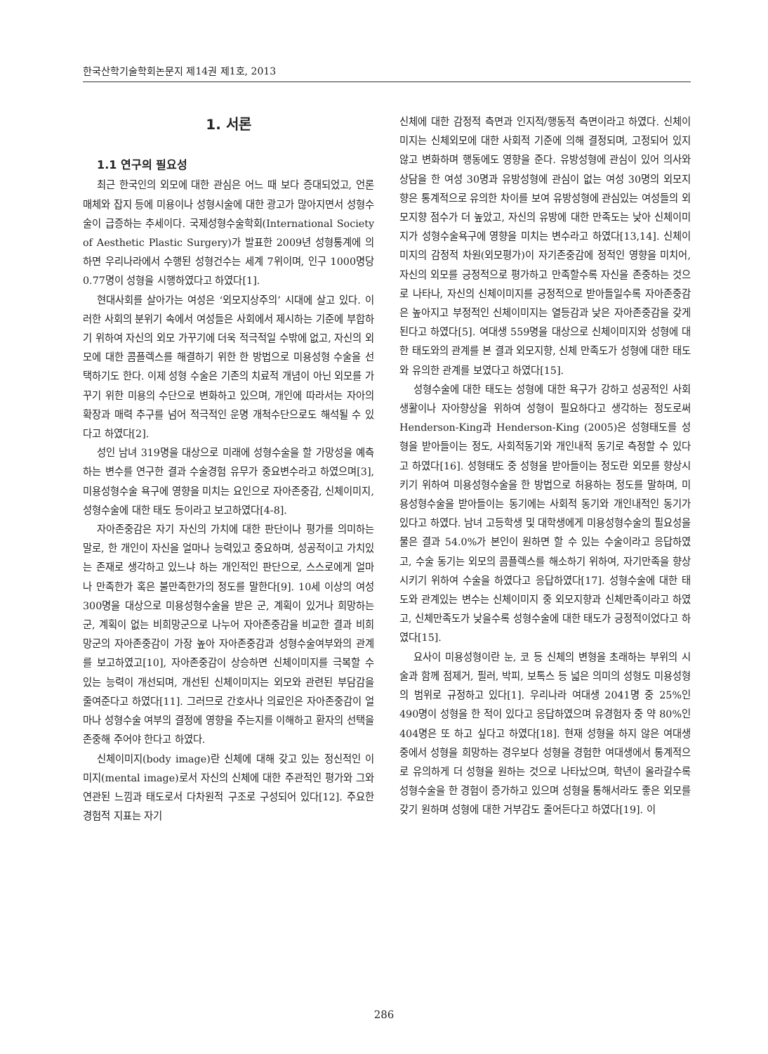한국산학기술학회논문지 제14권 제1호, 2013
1. 서론
1.1 연구의 필요성
최근 한국인의 외모에 대한 관심은 어느 때 보다 증대되었고, 언론매체와 잡지 등에 미용이나 성형시술에 대한 광고가 많아지면서 성형수술이 급증하는 추세이다. 국제성형수술학회(International Society of Aesthetic Plastic Surgery)가 발표한 2009년 성형통계에 의하면 우리나라에서 수행된 성형건수는 세계 7위이며, 인구 1000명당 0.77명이 성형을 시행하였다고 하였다[1].
현대사회를 살아가는 여성은 ‘외모지상주의’ 시대에 살고 있다. 이러한 사회의 분위기 속에서 여성들은 사회에서 제시하는 기준에 부합하기 위하여 자신의 외모 가꾸기에 더욱 적극적일 수밖에 없고, 자신의 외모에 대한 콤플렉스를 해결하기 위한 한 방법으로 미용성형 수술을 선택하기도 한다. 이제 성형 수술은 기존의 치료적 개념이 아닌 외모를 가꾸기 위한 미용의 수단으로 변화하고 있으며, 개인에 따라서는 자아의 확장과 매력 추구를 넘어 적극적인 운명 개척수단으로도 해석될 수 있다고 하였다[2].
성인 남녀 319명을 대상으로 미래에 성형수술을 할 가망성을 예측하는 변수를 연구한 결과 수술경험 유무가 중요변수라고 하였으며[3], 미용성형수술 욕구에 영향을 미치는 요인으로 자아존중감, 신체이미지, 성형수술에 대한 태도 등이라고 보고하였다[4-8].
자아존중감은 자기 자신의 가치에 대한 판단이나 평가를 의미하는 말로, 한 개인이 자신을 얼마나 능력있고 중요하며, 성공적이고 가치있는 존재로 생각하고 있느냐 하는 개인적인 판단으로, 스스로에게 얼마나 만족한가 혹은 불만족한가의 정도를 말한다[9]. 10세 이상의 여성 300명을 대상으로 미용성형수술을 받은 군, 계획이 있거나 희망하는 군, 계획이 없는 비희망군으로 나누어 자아존중감을 비교한 결과 비희망군의 자아존중감이 가장 높아 자아존중감과 성형수술여부와의 관계를 보고하였고[10], 자아존중감이 상승하면 신체이미지를 극복할 수 있는 능력이 개선되며, 개선된 신체이미지는 외모와 관련된 부담감을 줄여준다고 하였다[11]. 그러므로 간호사나 의료인은 자아존중감이 얼마나 성형수술 여부의 결정에 영향을 주는지를 이해하고 환자의 선택을 존중해 주어야 한다고 하였다.
신체이미지(body image)란 신체에 대해 갖고 있는 정신적인 이미지(mental image)로서 자신의 신체에 대한 주관적인 평가와 그와 연관된 느낌과 태도로서 다차원적 구조로 구성되어 있다[12]. 주요한 경험적 지표는 자기
신체에 대한 감정적 측면과 인지적/행동적 측면이라고 하였다. 신체이미지는 신체외모에 대한 사회적 기준에 의해 결정되며, 고정되어 있지 않고 변화하며 행동에도 영향을 준다. 유방성형에 관심이 있어 의사와 상담을 한 여성 30명과 유방성형에 관심이 없는 여성 30명의 외모지향은 통계적으로 유의한 차이를 보여 유방성형에 관심있는 여성들의 외모지향 점수가 더 높았고, 자신의 유방에 대한 만족도는 낮아 신체이미지가 성형수술욕구에 영향을 미치는 변수라고 하였다[13,14]. 신체이미지의 감정적 차원(외모평가)이 자기존중감에 정적인 영향을 미치어, 자신의 외모를 긍정적으로 평가하고 만족할수록 자신을 존중하는 것으로 나타나, 자신의 신체이미지를 긍정적으로 받아들일수록 자아존중감은 높아지고 부정적인 신체이미지는 열등감과 낮은 자아존중감을 갖게 된다고 하였다[5]. 여대생 559명을 대상으로 신체이미지와 성형에 대한 태도와의 관계를 본 결과 외모지향, 신체 만족도가 성형에 대한 태도와 유의한 관계를 보였다고 하였다[15].
성형수술에 대한 태도는 성형에 대한 욕구가 강하고 성공적인 사회생활이나 자아향상을 위하여 성형이 필요하다고 생각하는 정도로써 Henderson-King과 Henderson-King (2005)은 성형태도를 성형을 받아들이는 정도, 사회적동기와 개인내적 동기로 측정할 수 있다고 하였다[16]. 성형태도 중 성형을 받아들이는 정도란 외모를 향상시키기 위하여 미용성형수술을 한 방법으로 허용하는 정도를 말하며, 미용성형수술을 받아들이는 동기에는 사회적 동기와 개인내적인 동기가 있다고 하였다. 남녀 고등학생 및 대학생에게 미용성형수술의 필요성을 물은 결과 54.0%가 본인이 원하면 할 수 있는 수술이라고 응답하였고, 수술 동기는 외모의 콤플렉스를 해소하기 위하여, 자기만족을 향상시키기 위하여 수술을 하였다고 응답하였다[17]. 성형수술에 대한 태도와 관계있는 변수는 신체이미지 중 외모지향과 신체만족이라고 하였고, 신체만족도가 낮을수록 성형수술에 대한 태도가 긍정적이었다고 하였다[15].
요사이 미용성형이란 눈, 코 등 신체의 변형을 초래하는 부위의 시술과 함께 점제거, 필러, 박피, 보톡스 등 넓은 의미의 성형도 미용성형의 범위로 규정하고 있다[1]. 우리나라 여대생 2041명 중 25%인 490명이 성형을 한 적이 있다고 응답하였으며 유경험자 중 약 80%인 404명은 또 하고 싶다고 하였다[18]. 현재 성형을 하지 않은 여대생 중에서 성형을 희망하는 경우보다 성형을 경험한 여대생에서 통계적으로 유의하게 더 성형을 원하는 것으로 나타났으며, 학년이 올라갈수록 성형수술을 한 경험이 증가하고 있으며 성형을 통해서라도 좋은 외모를 갖기 원하며 성형에 대한 거부감도 줄어든다고 하였다[19]. 이
286